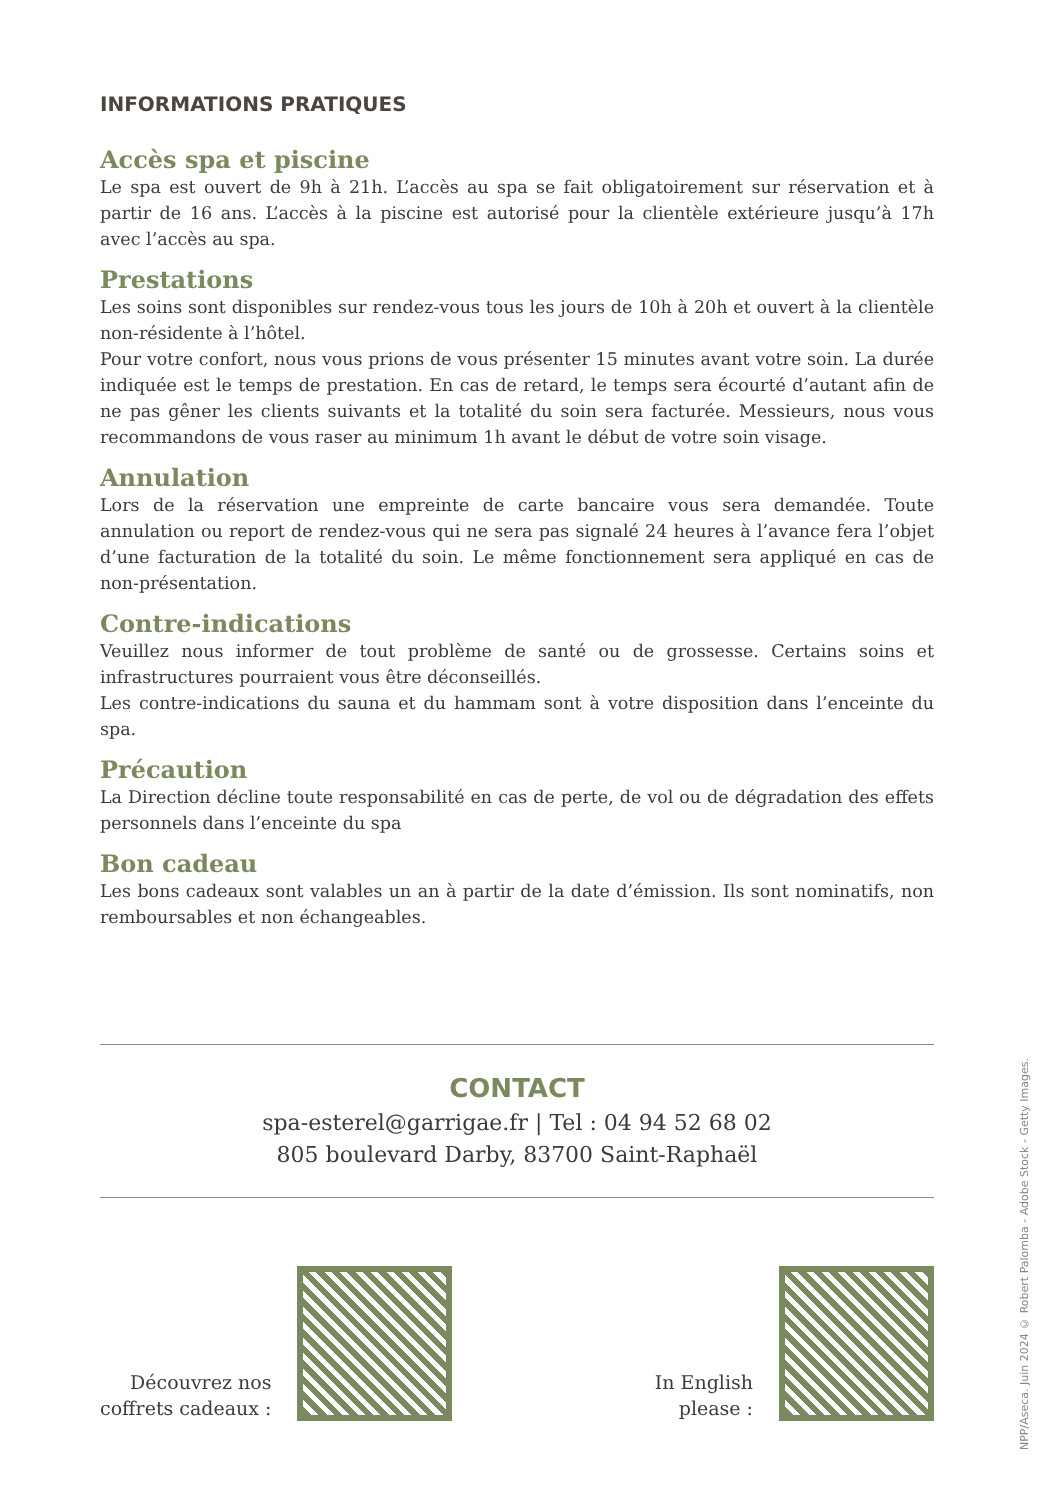INFORMATIONS PRATIQUES
Accès spa et piscine
Le spa est ouvert de 9h à 21h. L’accès au spa se fait obligatoirement sur réservation et à partir de 16 ans. L’accès à la piscine est autorisé pour la clientèle extérieure jusqu’à 17h avec l’accès au spa.
Prestations
Les soins sont disponibles sur rendez-vous tous les jours de 10h à 20h et ouvert à la clientèle non-résidente à l’hôtel.
Pour votre confort, nous vous prions de vous présenter 15 minutes avant votre soin. La durée indiquée est le temps de prestation. En cas de retard, le temps sera écourté d’autant afin de ne pas gêner les clients suivants et la totalité du soin sera facturée. Messieurs, nous vous recommandons de vous raser au minimum 1h avant le début de votre soin visage.
Annulation
Lors de la réservation une empreinte de carte bancaire vous sera demandée. Toute annulation ou report de rendez-vous qui ne sera pas signalé 24 heures à l’avance fera l’objet d’une facturation de la totalité du soin. Le même fonctionnement sera appliqué en cas de non-présentation.
Contre-indications
Veuillez nous informer de tout problème de santé ou de grossesse. Certains soins et infrastructures pourraient vous être déconseillés.
Les contre-indications du sauna et du hammam sont à votre disposition dans l’enceinte du spa.
Précaution
La Direction décline toute responsabilité en cas de perte, de vol ou de dégradation des effets personnels dans l’enceinte du spa
Bon cadeau
Les bons cadeaux sont valables un an à partir de la date d’émission. Ils sont nominatifs, non remboursables et non échangeables.
CONTACT
spa-esterel@garrigae.fr | Tel : 04 94 52 68 02
805 boulevard Darby, 83700 Saint-Raphaël
Découvrez nos
coffrets cadeaux :
In English
please :
NPP/Aseca. Juin 2024 © Robert Palomba - Adobe Stock - Getty Images.